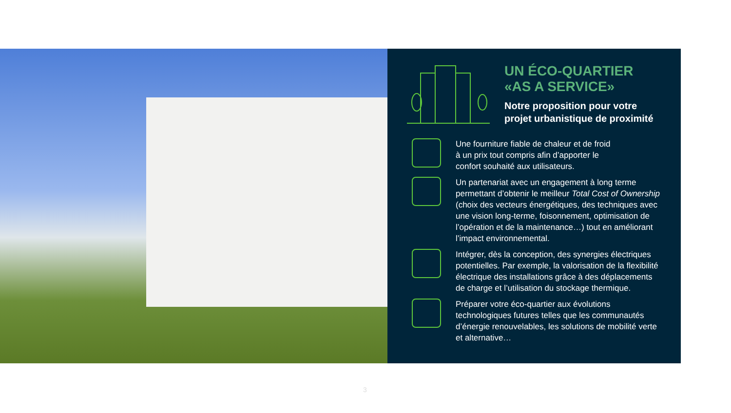UN ÉCO-QUARTIER
«AS A SERVICE»
Notre proposition pour votre projet urbanistique de proximité
Une fourniture fiable de chaleur et de froid
à un prix tout compris afin d’apporter le
confort souhaité aux utilisateurs.
Un partenariat avec un engagement à long terme permettant d’obtenir le meilleur Total Cost of Ownership (choix des vecteurs énergétiques, des techniques avec une vision long-terme, foisonnement, optimisation de l’opération et de la maintenance…) tout en améliorant l’impact environnemental.
Intégrer, dès la conception, des synergies électriques potentielles. Par exemple, la valorisation de la flexibilité électrique des installations grâce à des déplacements de charge et l’utilisation du stockage thermique.
Préparer votre éco-quartier aux évolutions technologiques futures telles que les communautés d’énergie renouvelables, les solutions de mobilité verte et alternative…
3